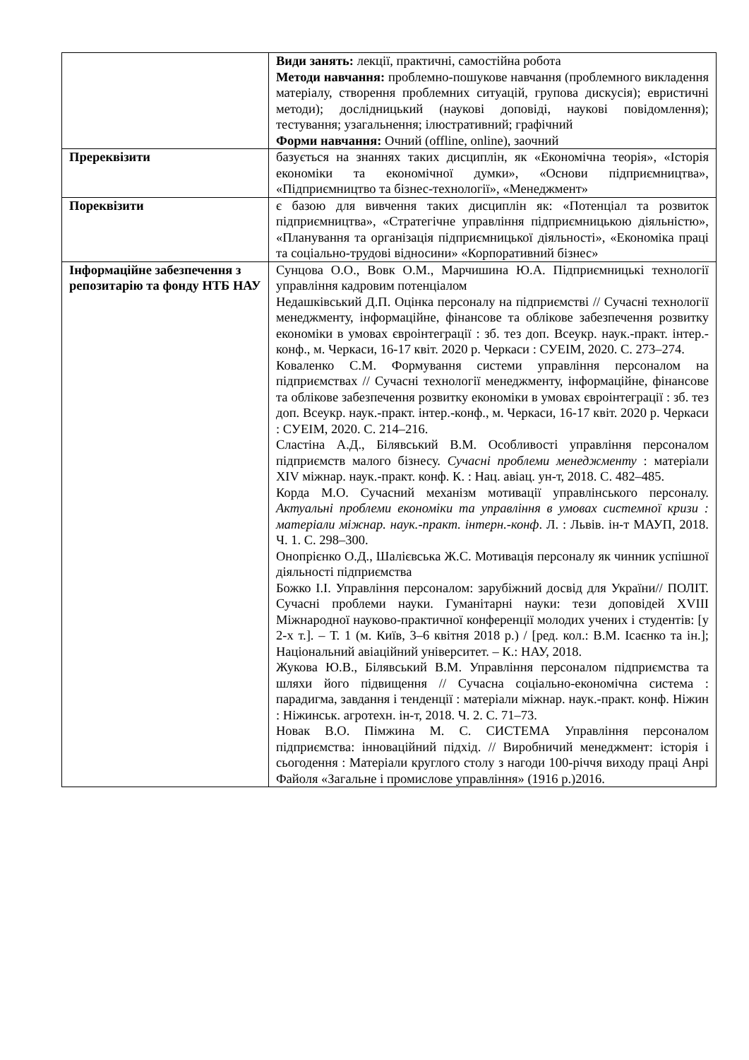| | Види занять: лекції, практичні, самостійна робота Методи навчання: проблемно-пошукове навчання (проблемного викладення матеріалу, створення проблемних ситуацій, групова дискусія); евристичні методи); дослідницький (наукові доповіді, наукові повідомлення); тестування; узагальнення; ілюстративний; графічний Форми навчання: Очний (offline, online), заочний |
| Пререквізити | базується на знаннях таких дисциплін, як «Економічна теорія», «Історія економіки та економічної думки», «Основи підприємництва», «Підприємництво та бізнес-технології», «Менеджмент» |
| Пореквізити | є базою для вивчення таких дисциплін як: «Потенціал та розвиток підприємництва», «Стратегічне управління підприємницькою діяльністю», «Планування та організація підприємницької діяльності», «Економіка праці та соціально-трудові відносини» «Корпоративний бізнес» |
| Інформаційне забезпечення з репозитарію та фонду НТБ НАУ | Сунцова О.О., Вовк О.М., Марчишина Ю.А. Підприємницькі технології управління кадровим потенціалом Недашківський Д.П. Оцінка персоналу на підприємстві // Сучасні технології менеджменту, інформаційне, фінансове та облікове забезпечення розвитку економіки в умовах євроінтеграції : зб. тез доп. Всеукр. наук.-практ. інтер.-конф., м. Черкаси, 16-17 квіт. 2020 р. Черкаси : СУЕІМ, 2020. С. 273–274. Коваленко С.М. Формування системи управління персоналом на підприємствах // Сучасні технології менеджменту, інформаційне, фінансове та облікове забезпечення розвитку економіки в умовах євроінтеграції : зб. тез доп. Всеукр. наук.-практ. інтер.-конф., м. Черкаси, 16-17 квіт. 2020 р. Черкаси : СУЕІМ, 2020. С. 214–216. Сластіна А.Д., Білявський В.М. Особливості управління персоналом підприємств малого бізнесу. Сучасні проблеми менеджменту : матеріали XIV міжнар. наук.-практ. конф. К. : Нац. авіац. ун-т, 2018. С. 482–485. Корда М.О. Сучасний механізм мотивації управлінського персоналу. Актуальні проблеми економіки та управління в умовах системної кризи : матеріали міжнар. наук.-практ. інтерн.-конф . Л. : Львів. ін-т МАУП, 2018. Ч. 1. С. 298–300. Онопрієнко О.Д., Шалієвська Ж.С. Мотивація персоналу як чинник успішної діяльності підприємства Божко І.І. Управління персоналом: зарубіжний досвід для України// ПОЛІТ. Сучасні проблеми науки. Гуманітарні науки: тези доповідей XVIII Міжнародної науково-практичної конференції молодих учених і студентів: [у 2-х т.]. – Т. 1 (м. Київ, 3–6 квітня 2018 р.) / [ред. кол.: В.М. Ісаєнко та ін.]; Національний авіаційний університет. – К.: НАУ, 2018. Жукова Ю.В., Білявський В.М. Управління персоналом підприємства та шляхи його підвищення // Сучасна соціально-економічна система : парадигма, завдання і тенденції : матеріали міжнар. наук.-практ. конф. Ніжин : Ніжинськ. агротехн. ін-т, 2018. Ч. 2. С. 71–73. Новак В.О. Пімжина М. С. СИСТЕМА Управління персоналом підприємства: інноваційний підхід. // Виробничий менеджмент: історія і сьогодення : Матеріали круглого столу з нагоди 100-річчя виходу праці Анрі Файоля «Загальне і промислове управління» (1916 р.)2016. |